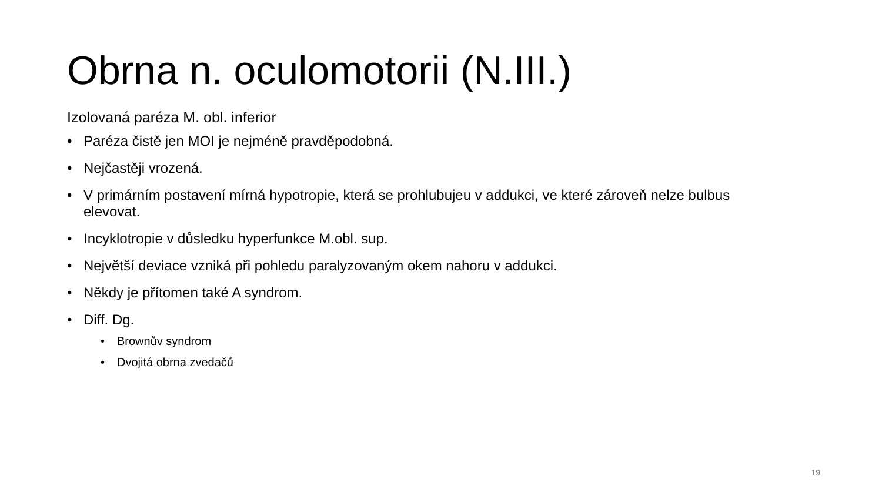Obrna n. oculomotorii (N.III.)
Izolovaná paréza M. obl. inferior
• Paréza čistě jen MOI je nejméně pravděpodobná.
• Nejčastěji vrozená.
• V primárním postavení mírná hypotropie, která se prohlubujeu v addukci, ve které zároveň nelze bulbus elevovat.
• Incyklotropie v důsledku hyperfunkce M.obl. sup.
• Největší deviace vzniká při pohledu paralyzovaným okem nahoru v addukci.
• Někdy je přítomen také A syndrom.
• Diff. Dg.
• Brownův syndrom
• Dvojitá obrna zvedačů
19